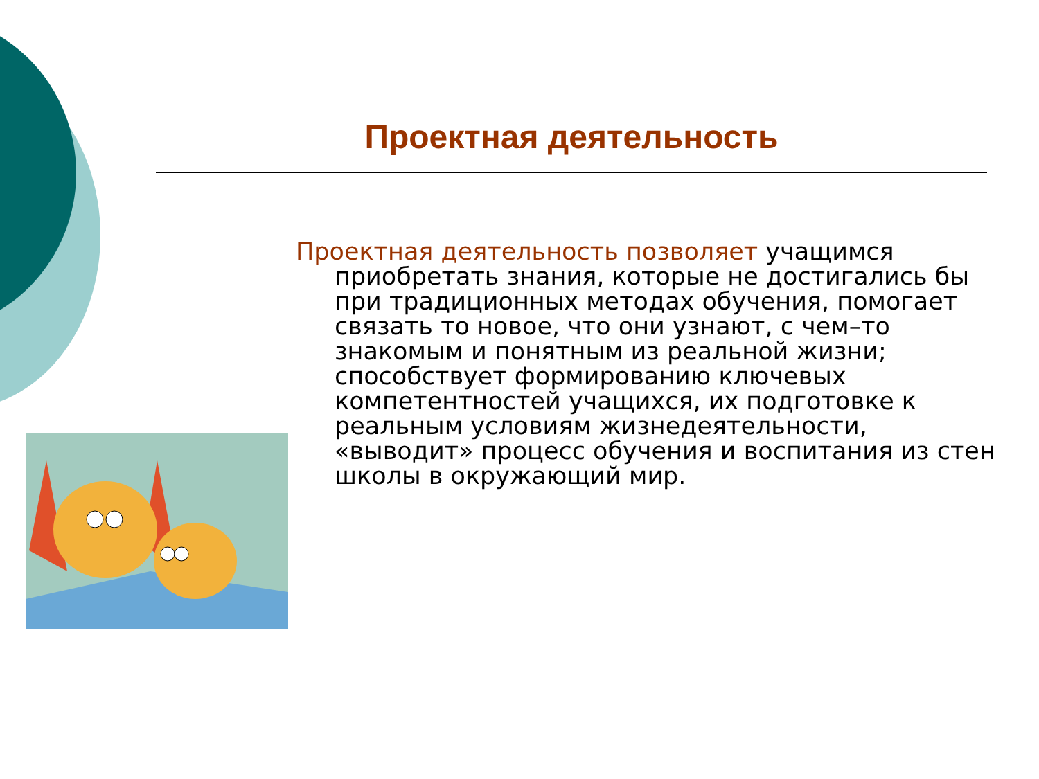Проектная деятельность
Проектная деятельность позволяет учащимся приобретать знания, которые не достигались бы при традиционных методах обучения, помогает связать то новое, что они узнают, с чем–то знакомым и понятным из реальной жизни; способствует формированию ключевых компетентностей учащихся, их подготовке к реальным условиям жизнедеятельности, «выводит» процесс обучения и воспитания из стен школы в окружающий мир.